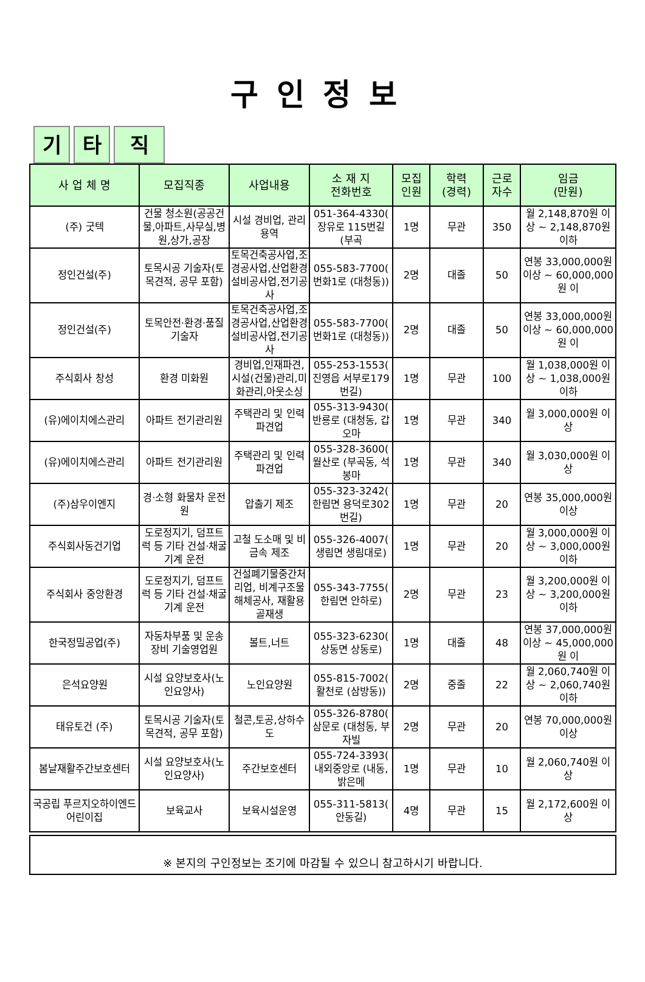구인정보
기타 직
| 사 업 체 명 | 모집직종 | 사업내용 | 소 재 지 전화번호 | 모집 인원 | 학력 (경력) | 근로 자수 | 임금 (만원) |
| --- | --- | --- | --- | --- | --- | --- | --- |
| (주) 굿텍 | 건물 청소원(공공건물,아파트,사무실,병원,상가,공장 | 시설 경비업, 관리 용역 | 051-364-4330( 장유로 115번길 (부곡 | 1명 | 무관 | 350 | 월 2,148,870원 이상 ~ 2,148,870원 이하 |
| 정인건설(주) | 토목시공 기술자(토목견적, 공무 포함) | 토목건축공사업,조경공사업,산업환경설비공사업,전기공사 | 055-583-7700( 번화1로 (대청동)) | 2명 | 대졸 | 50 | 연봉 33,000,000원 이상 ~ 60,000,000원 이 |
| 정인건설(주) | 토목안전·환경·품질 기술자 | 토목건축공사업,조경공사업,산업환경설비공사업,전기공사 | 055-583-7700( 번화1로 (대청동)) | 2명 | 대졸 | 50 | 연봉 33,000,000원 이상 ~ 60,000,000원 이 |
| 주식회사 창성 | 환경 미화원 | 경비업,인재파견,시설(건물)관리,미화관리,아웃소싱 | 055-253-1553( 진영읍 서부로179번길) | 1명 | 무관 | 100 | 월 1,038,000원 이상 ~ 1,038,000원 이하 |
| (유)에이치에스관리 | 아파트 전기관리원 | 주택관리 및 인력파견업 | 055-313-9430( 반룡로 (대청동, 갑오마 | 1명 | 무관 | 340 | 월 3,000,000원 이상 |
| (유)에이치에스관리 | 아파트 전기관리원 | 주택관리 및 인력파견업 | 055-328-3600( 월산로 (부곡동, 석봉마 | 1명 | 무관 | 340 | 월 3,030,000원 이상 |
| (주)삼우이엔지 | 경·소형 화물차 운전원 | 압출기 제조 | 055-323-3242( 한림면 용덕로302번길) | 1명 | 무관 | 20 | 연봉 35,000,000원 이상 |
| 주식회사동건기업 | 도로정지기, 덤프트럭 등 기타 건설·채굴 기계 운전 | 고철 도소매 및 비금속 제조 | 055-326-4007( 생림면 생림대로) | 1명 | 무관 | 20 | 월 3,000,000원 이상 ~ 3,000,000원 이하 |
| 주식회사 중앙환경 | 도로정지기, 덤프트럭 등 기타 건설·채굴 기계 운전 | 건설폐기물중간처리업, 비계구조물해체공사, 재활용골재생 | 055-343-7755( 한림면 안하로) | 2명 | 무관 | 23 | 월 3,200,000원 이상 ~ 3,200,000원 이하 |
| 한국정밀공업(주) | 자동차부품 및 운송장비 기술영업원 | 볼트,너트 | 055-323-6230( 상동면 상동로) | 1명 | 대졸 | 48 | 연봉 37,000,000원 이상 ~ 45,000,000원 이 |
| 은석요양원 | 시설 요양보호사(노인요양사) | 노인요양원 | 055-815-7002( 활천로 (삼방동)) | 2명 | 중졸 | 22 | 월 2,060,740원 이상 ~ 2,060,740원 이하 |
| 태유토건 (주) | 토목시공 기술자(토목견적, 공무 포함) | 철콘,토공,상하수도 | 055-326-8780( 삼문로 (대청동, 부자빌 | 2명 | 무관 | 20 | 연봉 70,000,000원 이상 |
| 봄날재활주간보호센터 | 시설 요양보호사(노인요양사) | 주간보호센터 | 055-724-3393( 내외중앙로 (내동, 밝은메 | 1명 | 무관 | 10 | 월 2,060,740원 이상 |
| 국공립 푸르지오하이엔드어린이집 | 보육교사 | 보육시설운영 | 055-311-5813( 안동길) | 4명 | 무관 | 15 | 월 2,172,600원 이상 |
※ 본지의 구인정보는 조기에 마감될 수 있으니 참고하시기 바랍니다.